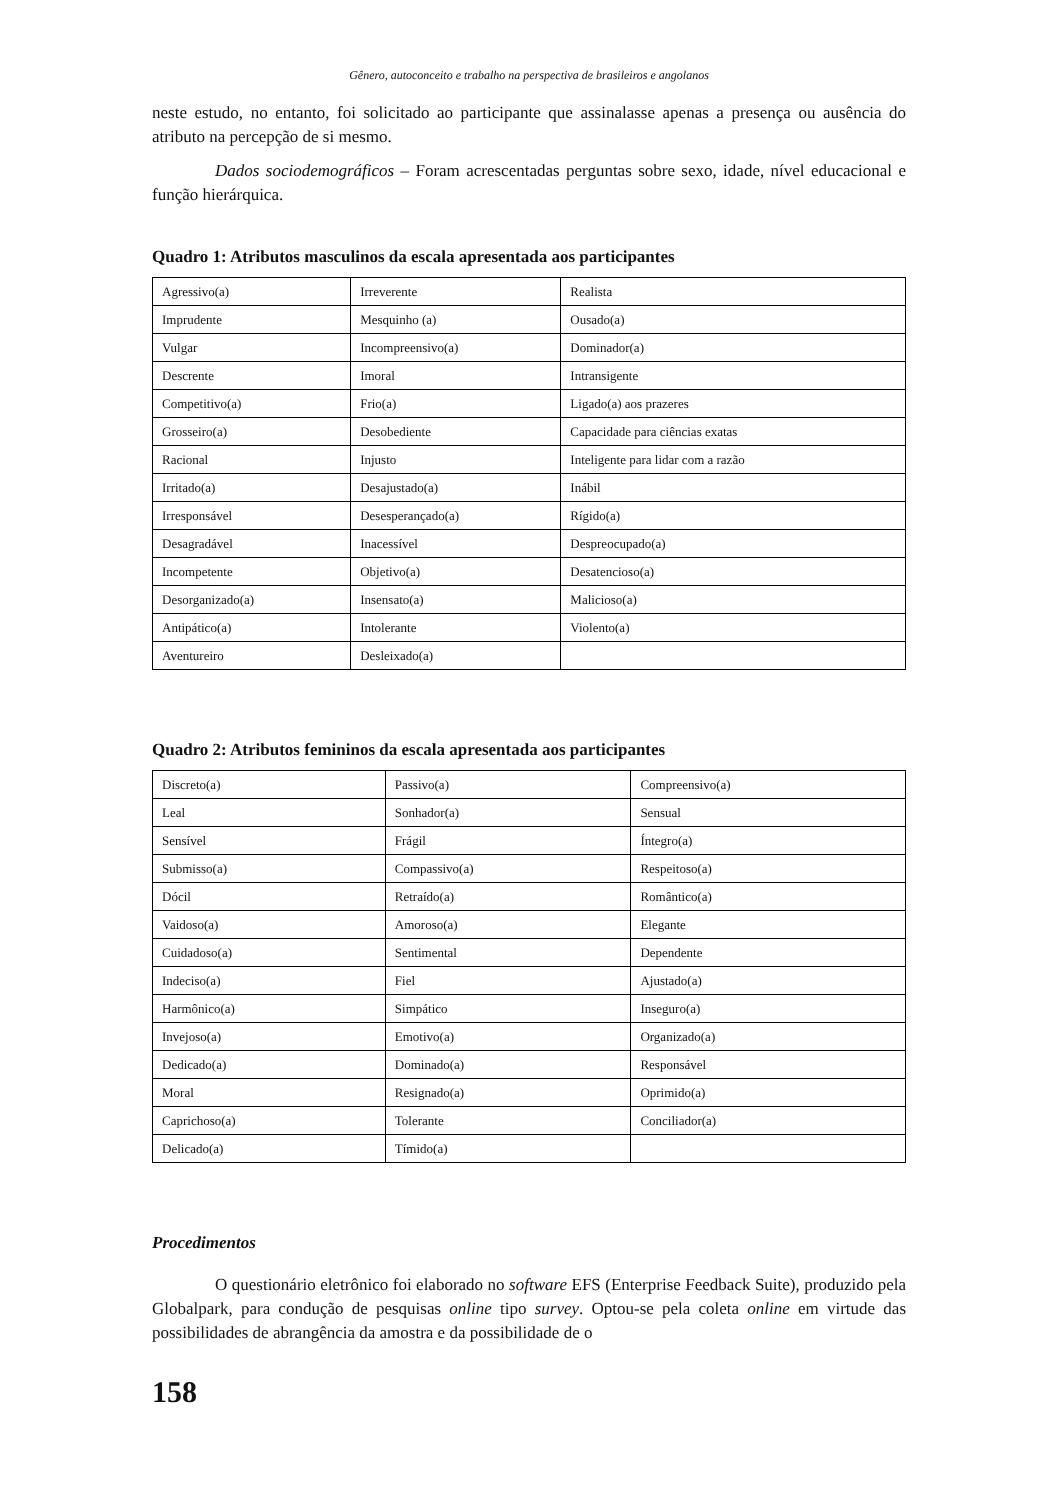Gênero, autoconceito e trabalho na perspectiva de brasileiros e angolanos
neste estudo, no entanto, foi solicitado ao participante que assinalasse apenas a presença ou ausência do atributo na percepção de si mesmo.
Dados sociodemográficos – Foram acrescentadas perguntas sobre sexo, idade, nível educacional e função hierárquica.
Quadro 1: Atributos masculinos da escala apresentada aos participantes
| Agressivo(a) | Irreverente | Realista |
| Imprudente | Mesquinho (a) | Ousado(a) |
| Vulgar | Incompreensivo(a) | Dominador(a) |
| Descrente | Imoral | Intransigente |
| Competitivo(a) | Frio(a) | Ligado(a) aos prazeres |
| Grosseiro(a) | Desobediente | Capacidade para ciências exatas |
| Racional | Injusto | Inteligente para lidar com a razão |
| Irritado(a) | Desajustado(a) | Inábil |
| Irresponsável | Desesperançado(a) | Rígido(a) |
| Desagradável | Inacessível | Despreocupado(a) |
| Incompetente | Objetivo(a) | Desatencioso(a) |
| Desorganizado(a) | Insensato(a) | Malicioso(a) |
| Antipático(a) | Intolerante | Violento(a) |
| Aventureiro | Desleixado(a) | |
Quadro 2: Atributos femininos da escala apresentada aos participantes
| Discreto(a) | Passivo(a) | Compreensivo(a) |
| Leal | Sonhador(a) | Sensual |
| Sensível | Frágil | Íntegro(a) |
| Submisso(a) | Compassivo(a) | Respeitoso(a) |
| Dócil | Retraído(a) | Romântico(a) |
| Vaidoso(a) | Amoroso(a) | Elegante |
| Cuidadoso(a) | Sentimental | Dependente |
| Indeciso(a) | Fiel | Ajustado(a) |
| Harmônico(a) | Simpático | Inseguro(a) |
| Invejoso(a) | Emotivo(a) | Organizado(a) |
| Dedicado(a) | Dominado(a) | Responsável |
| Moral | Resignado(a) | Oprimido(a) |
| Caprichoso(a) | Tolerante | Conciliador(a) |
| Delicado(a) | Tímido(a) | |
Procedimentos
O questionário eletrônico foi elaborado no software EFS (Enterprise Feedback Suite), produzido pela Globalpark, para condução de pesquisas online tipo survey. Optou-se pela coleta online em virtude das possibilidades de abrangência da amostra e da possibilidade de o
158